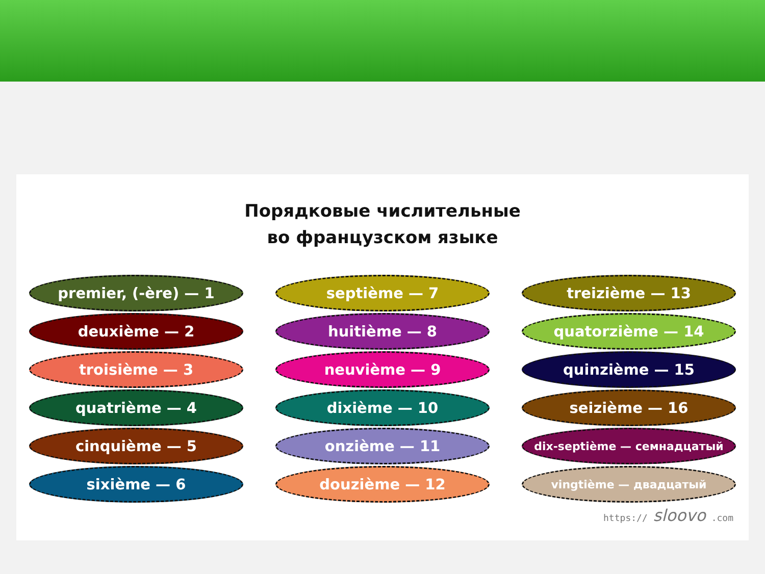Порядковые числительные
во французском языке
premier, (-ère) — 1
deuxième — 2
troisième — 3
quatrième — 4
cinquième — 5
sixième — 6
septième — 7
huitième — 8
neuvième — 9
dixième — 10
onzième — 11
douzième — 12
treizième — 13
quatorzième — 14
quinzième — 15
seizième — 16
dix-septième — семнадцатый
vingtième — двадцатый
https:// sloovo .com